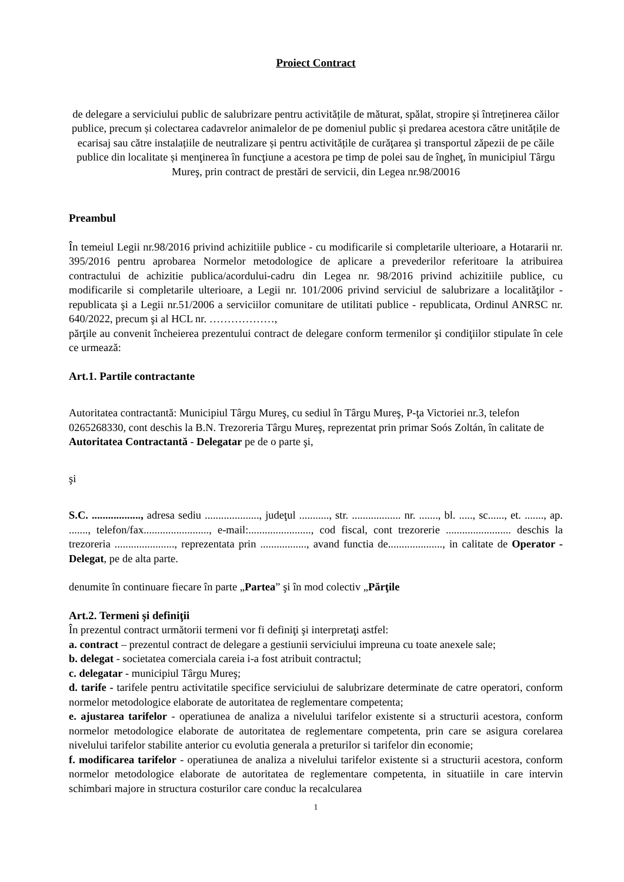Proiect Contract
de delegare a serviciului public de salubrizare pentru activitățile de măturat, spălat, stropire și întreținerea căilor publice, precum și colectarea cadavrelor animalelor de pe domeniul public și predarea acestora către unitățile de ecarisaj sau către instalațiile de neutralizare și pentru activitățile de curăţarea şi transportul zăpezii de pe căile publice din localitate și menţinerea în funcţiune a acestora pe timp de polei sau de îngheţ, în municipiul Târgu Mureş, prin contract de prestări de servicii, din Legea nr.98/20016
Preambul
În temeiul Legii nr.98/2016 privind achizitiile publice - cu modificarile si completarile ulterioare, a Hotararii nr. 395/2016 pentru aprobarea Normelor metodologice de aplicare a prevederilor referitoare la atribuirea contractului de achizitie publica/acordului-cadru din Legea nr. 98/2016 privind achizitiile publice, cu modificarile si completarile ulterioare, a Legii nr. 101/2006 privind serviciul de salubrizare a localităţilor - republicata şi a Legii nr.51/2006 a serviciilor comunitare de utilitati publice - republicata, Ordinul ANRSC nr. 640/2022, precum şi al HCL nr. ………………,
părţile au convenit încheierea prezentului contract de delegare conform termenilor şi condiţiilor stipulate în cele ce urmează:
Art.1. Partile contractante
Autoritatea contractantă: Municipiul Târgu Mureş, cu sediul în Târgu Mureş, P-ţa Victoriei nr.3, telefon 0265268330, cont deschis la B.N. Trezoreria Târgu Mureş, reprezentat prin primar Soós Zoltán, în calitate de Autoritatea Contractantă - Delegatar pe de o parte şi,
şi
S.C. .................., adresa sediu ...................., judeţul ..........., str. .................. nr. ......., bl. ....., sc......, et. ......., ap. ......., telefon/fax........................, e-mail:......................., cod fiscal, cont trezorerie ........................ deschis la trezoreria ......................, reprezentata prin ................., avand functia de...................., in calitate de Operator - Delegat, pe de alta parte.
denumite în continuare fiecare în parte „Partea” şi în mod colectiv „Părţile
Art.2. Termeni şi definiţii
În prezentul contract următorii termeni vor fi definiţi şi interpretaţi astfel:
a. contract – prezentul contract de delegare a gestiunii serviciului impreuna cu toate anexele sale;
b. delegat - societatea comerciala careia i-a fost atribuit contractul;
c. delegatar - municipiul Târgu Mureş;
d. tarife - tarifele pentru activitatile specifice serviciului de salubrizare determinate de catre operatori, conform normelor metodologice elaborate de autoritatea de reglementare competenta;
e. ajustarea tarifelor - operatiunea de analiza a nivelului tarifelor existente si a structurii acestora, conform normelor metodologice elaborate de autoritatea de reglementare competenta, prin care se asigura corelarea nivelului tarifelor stabilite anterior cu evolutia generala a preturilor si tarifelor din economie;
f. modificarea tarifelor - operatiunea de analiza a nivelului tarifelor existente si a structurii acestora, conform normelor metodologice elaborate de autoritatea de reglementare competenta, in situatiile in care intervin schimbari majore in structura costurilor care conduc la recalcularea
1